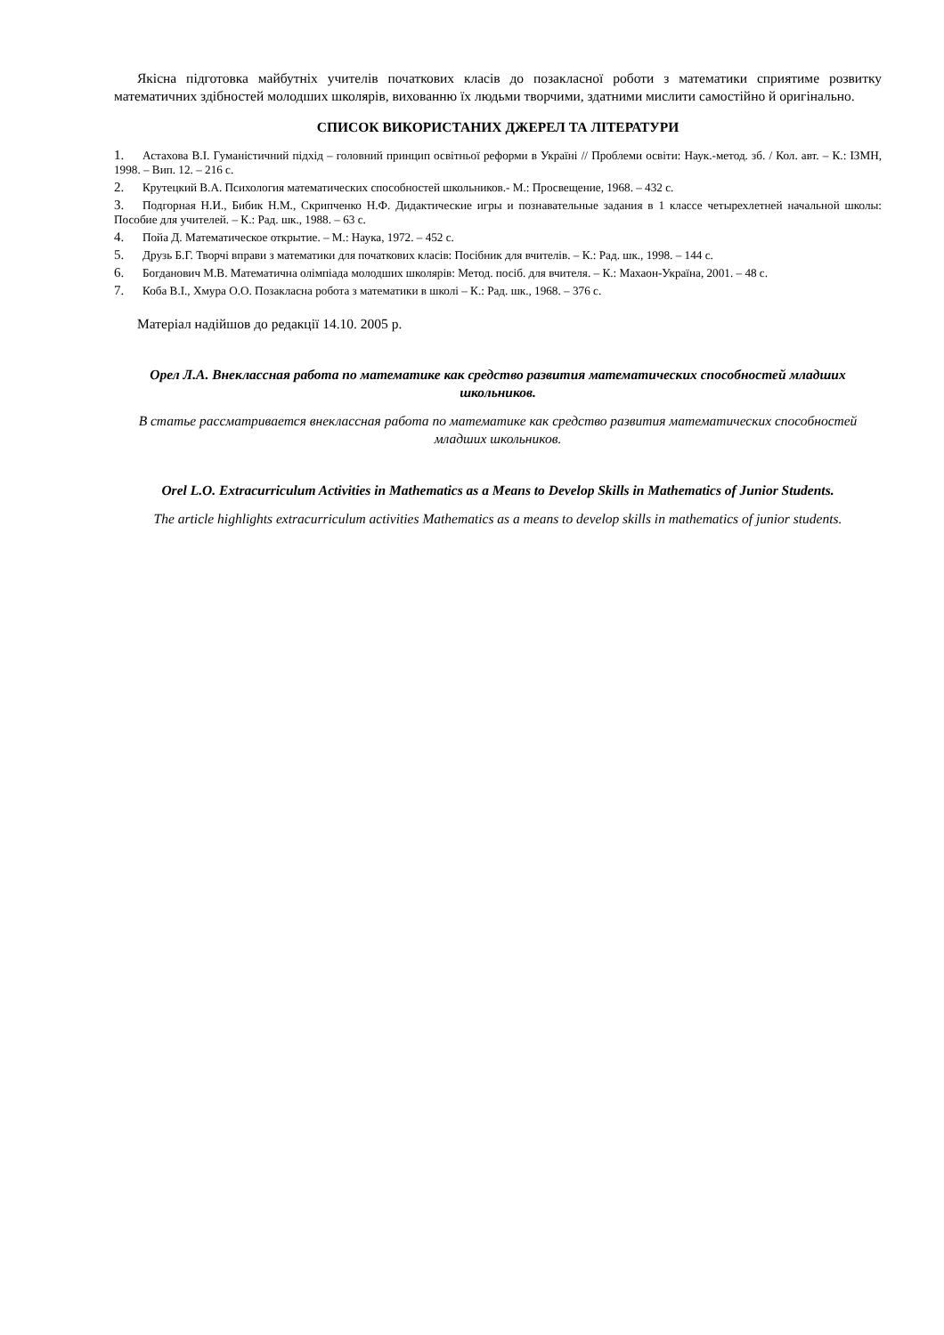Якісна підготовка майбутніх учителів початкових класів до позакласної роботи з математики сприятиме розвитку математичних здібностей молодших школярів, вихованню їх людьми творчими, здатними мислити самостійно й оригінально.
СПИСОК ВИКОРИСТАНИХ ДЖЕРЕЛ ТА ЛІТЕРАТУРИ
1. Астахова В.І. Гуманістичний підхід – головний принцип освітньої реформи в Україні // Проблеми освіти: Наук.-метод. зб. / Кол. авт. – К.: ІЗМН, 1998. – Вип. 12. – 216 с.
2. Крутецкий В.А. Психология математических способностей школьников.- М.: Просвещение, 1968. – 432 с.
3. Подгорная Н.И., Бибик Н.М., Скрипченко Н.Ф. Дидактические игры и познавательные задания в 1 классе четырехлетней начальной школы: Пособие для учителей. – К.: Рад. шк., 1988. – 63 с.
4. Пойа Д. Математическое открытие. – М.: Наука, 1972. – 452 с.
5. Друзь Б.Г. Творчі вправи з математики для початкових класів: Посібник для вчителів. – К.: Рад. шк., 1998. – 144 с.
6. Богданович М.В. Математична олімпіада молодших школярів: Метод. посіб. для вчителя. – К.: Махаон-Україна, 2001. – 48 с.
7. Коба В.І., Хмура О.О. Позакласна робота з математики в школі – К.: Рад. шк., 1968. – 376 с.
Матеріал надійшов до редакції 14.10. 2005 р.
Орел Л.А. Внеклассная работа по математике как средство развития математических способностей младших школьников.
В статье рассматривается внеклассная работа по математике как средство развития математических способностей младших школьников.
Orel L.O. Extracurriculum Activities in Mathematics as a Means to Develop Skills in Mathematics of Junior Students.
The article highlights extracurriculum activities Mathematics as a means to develop skills in mathematics of junior students.